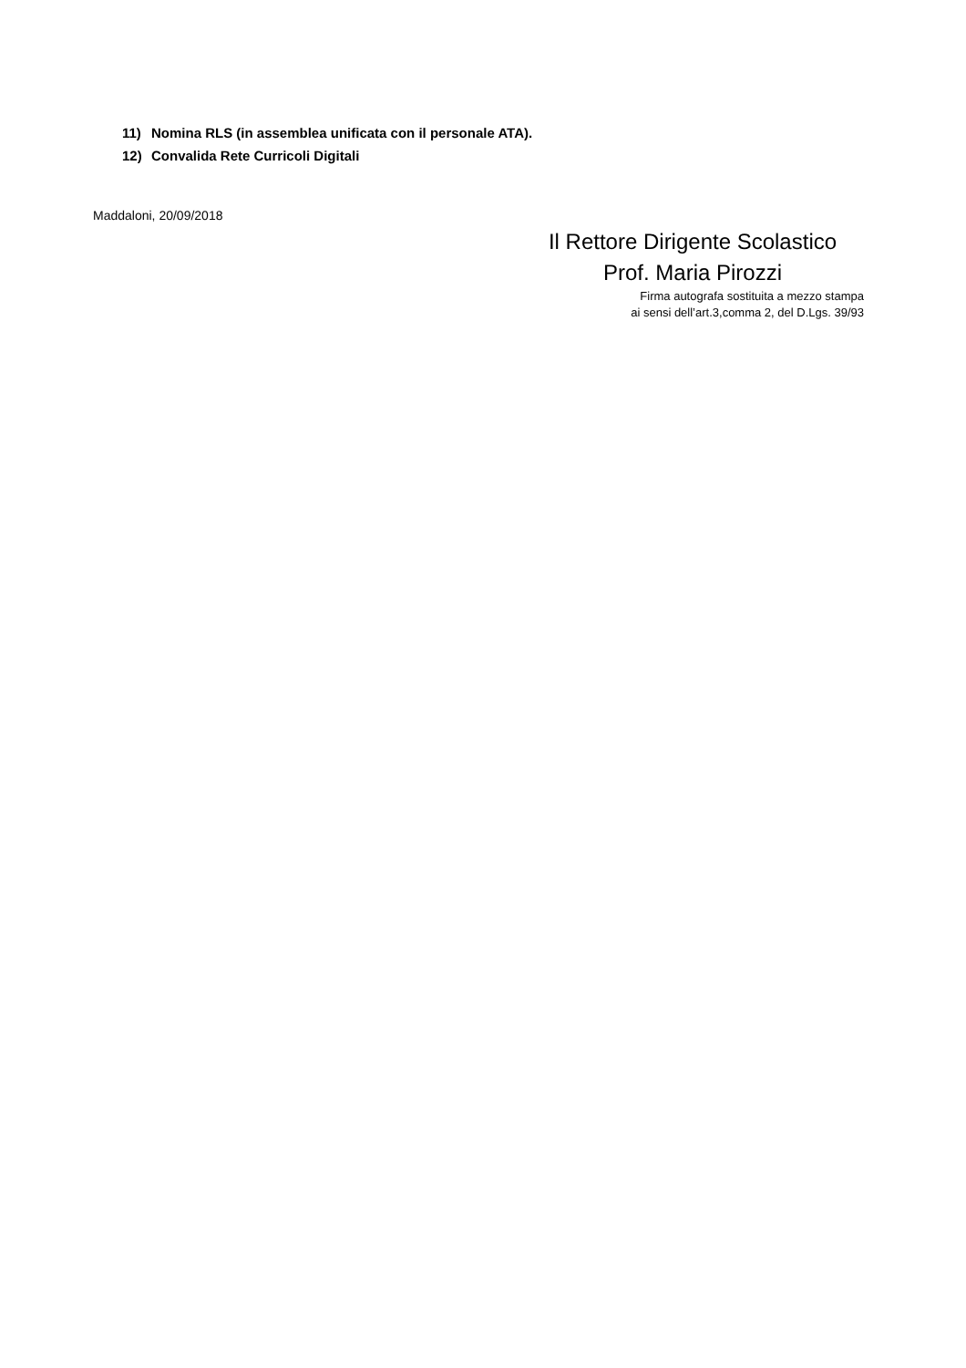11) Nomina RLS (in assemblea unificata con il personale ATA).
12) Convalida Rete Curricoli Digitali
Maddaloni, 20/09/2018
Il Rettore Dirigente Scolastico
Prof. Maria Pirozzi
Firma autografa sostituita a mezzo stampa
ai sensi dell’art.3,comma 2, del D.Lgs. 39/93